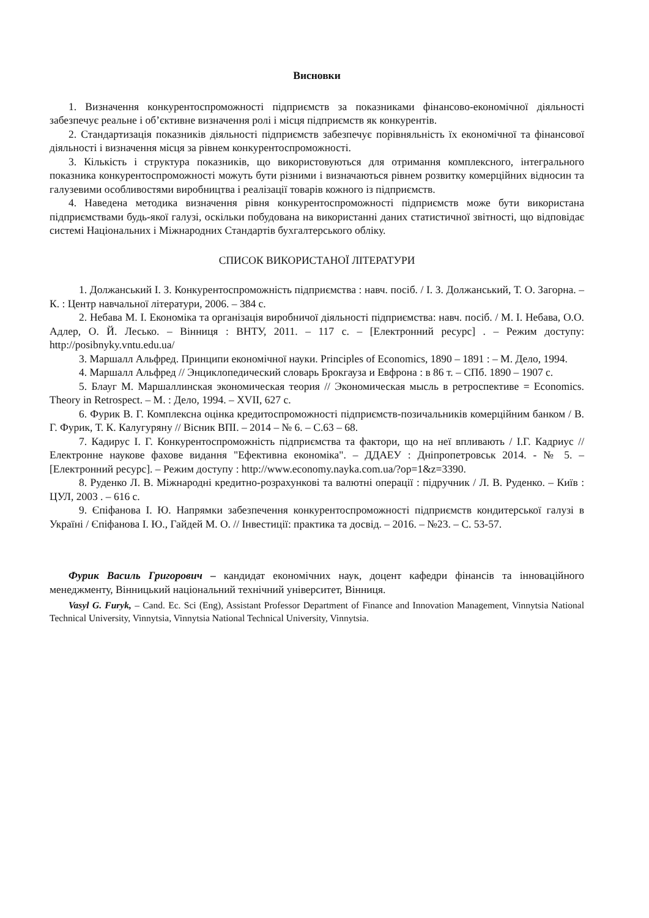Висновки
1. Визначення конкурентоспроможності підприємств за показниками фінансово-економічної діяльності забезпечує реальне і об’єктивне визначення ролі і місця підприємств як конкурентів.
2. Стандартизація показників діяльності підприємств забезпечує порівняльність їх економічної та фінансової діяльності і визначення місця за рівнем конкурентоспроможності.
3. Кількість і структура показників, що використовуються для отримання комплексного, інтегрального показника конкурентоспроможності можуть бути різними і визначаються рівнем розвитку комерційних відносин та галузевими особливостями виробництва і реалізації товарів кожного із підприємств.
4. Наведена методика визначення рівня конкурентоспроможності підприємств може бути використана підприємствами будь-якої галузі, оскільки побудована на використанні даних статистичної звітності, що відповідає системі Національних і Міжнародних Стандартів бухгалтерського обліку.
СПИСОК ВИКОРИСТАНОЇ ЛІТЕРАТУРИ
1. Должанський І. З. Конкурентоспроможність підприємства : навч. посіб. / І. З. Должанський, Т. О. Загорна. – К. : Центр навчальної літератури, 2006. – 384 с.
2. Небава М. І. Економіка та організація виробничої діяльності підприємства: навч. посіб. / М. І. Небава, О.О. Адлер, О. Й. Лесько. – Вінниця : ВНТУ, 2011. – 117 с. – [Електронний ресурс] . – Режим доступу: http://posibnyky.vntu.edu.ua/
3. Маршалл Альфред. Принципи економічної науки. Principles of Economics, 1890 – 1891 : – М. Дело, 1994.
4. Маршалл Альфред // Энциклопедический словарь Брокгауза и Евфрона : в 86 т. – СПб. 1890 – 1907 с.
5. Блауг М. Маршаллинская экономическая теория // Экономическая мысль в ретроспективе = Economics. Theory in Retrospect. – М. : Дело, 1994. – XVII, 627 с.
6. Фурик В. Г. Комплексна оцінка кредитоспроможності підприємств-позичальників комерційним банком / В. Г. Фурик, Т. К. Калугуряну // Вісник ВПІ. – 2014 – № 6. – С.63 – 68.
7. Кадирус І. Г. Конкурентоспроможність підприємства та фактори, що на неї впливають / І.Г. Кадриус // Електронне наукове фахове видання "Ефективна економіка". – ДДАЕУ : Дніпропетровськ 2014. - № 5. – [Електронний ресурс]. – Режим доступу : http://www.economy.nayka.com.ua/?op=1&z=3390.
8. Руденко Л. В. Міжнародні кредитно-розрахункові та валютні операції : підручник / Л. В. Руденко. – Київ : ЦУЛ, 2003 . – 616 с.
9. Єпіфанова І. Ю. Напрямки забезпечення конкурентоспроможності підприємств кондитерської галузі в Україні / Єпіфанова І. Ю., Гайдей М. О. // Інвестиції: практика та досвід. – 2016. – №23. – С. 53-57.
Фурик Василь Григорович – кандидат економічних наук, доцент кафедри фінансів та інноваційного менеджменту, Вінницький національний технічний університет, Вінниця.
Vasyl G. Furyk, – Cand. Ec. Sci (Eng), Assistant Professor Department of Finance and Innovation Management, Vinnytsia National Technical University, Vinnytsia, Vinnytsia National Technical University, Vinnytsia.